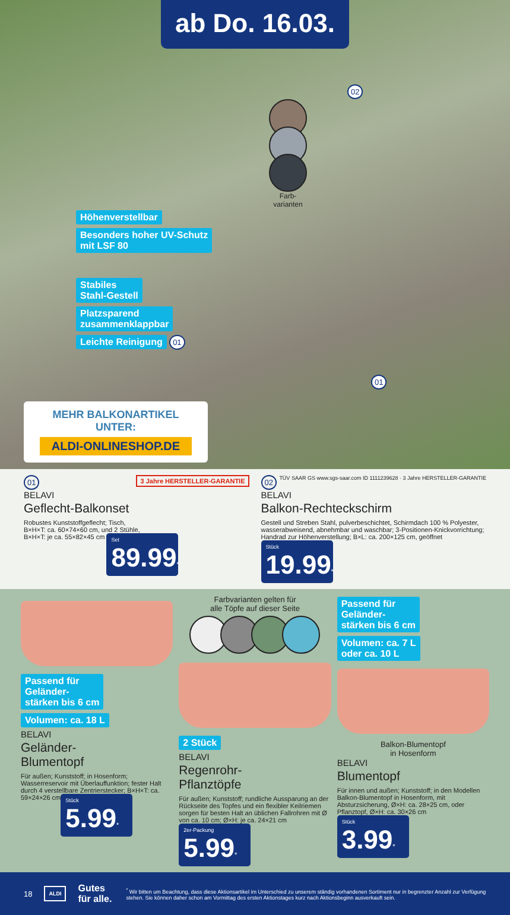ab Do. 16.03.
02
Farb-
varianten
Höhenverstellbar
Besonders hoher UV-Schutz
mit LSF 80
Stabiles
Stahl-Gestell
Platzsparend
zusammenklappbar
Leichte Reinigung 01
01
MEHR BALKONARTIKEL
UNTER:
ALDI-ONLINESHOP.DE
01 3 Jahre HERSTELLER-GARANTIE
BELAVI
Geflecht-Balkonset
Robustes Kunststoffgeflecht; Tisch,
B×H×T: ca. 60×74×60 cm, und 2 Stühle,
B×H×T: je ca. 55×82×45 cm
Set 89.99*
02 TÜV SAAR GS www.sgs-saar.com ID 1111239628 · 3 Jahre HERSTELLER-GARANTIE
BELAVI
Balkon-Rechteckschirm
Gestell und Streben Stahl, pulverbeschichtet, Schirmdach 100 % Polyester, wasserabweisend, abnehmbar und waschbar; 3-Positionen-Knickvorrichtung; Handrad zur Höhenverstellung; B×L: ca. 200×125 cm, geöffnet
Stück 19.99*
Passend für
Geländer-
stärken bis 6 cm
Volumen: ca. 18 L
BELAVI
Geländer-
Blumentopf
Für außen; Kunststoff; in Hosenform; Wasserreservoir mit Überlauffunktion; fester Halt durch 4 verstellbare Zentrierstecker; B×H×T: ca. 59×24×26 cm
Stück 5.99*
Farbvarianten gelten für
alle Töpfe auf dieser Seite
2 Stück
BELAVI
Regenrohr-
Pflanztöpfe
Für außen; Kunststoff; rundliche Aussparung an der Rückseite des Topfes und ein flexibler Keilriemen sorgen für besten Halt an üblichen Fallrohren mit Ø von ca. 10 cm; Ø×H: je ca. 24×21 cm
2er-Packung 5.99*
Passend für
Geländer-
stärken bis 6 cm
Volumen: ca. 7 L
oder ca. 10 L
Balkon-Blumentopf
in Hosenform
BELAVI
Blumentopf
Für innen und außen; Kunststoff; in den Modellen Balkon-Blumentopf in Hosenform, mit Absturzsicherung, Ø×H: ca. 28×25 cm, oder Pflanztopf, Ø×H: ca. 30×26 cm
Stück 3.99*
18 ALDI Gutes für alle.<sup>*</sup> Wir bitten um Beachtung, dass diese Aktionsartikel im Unterschied zu unserem ständig vorhandenen Sortiment nur in begrenzter Anzahl zur Verfügung stehen. Sie können daher schon am Vormittag des ersten Aktionstages kurz nach Aktionsbeginn ausverkauft sein.